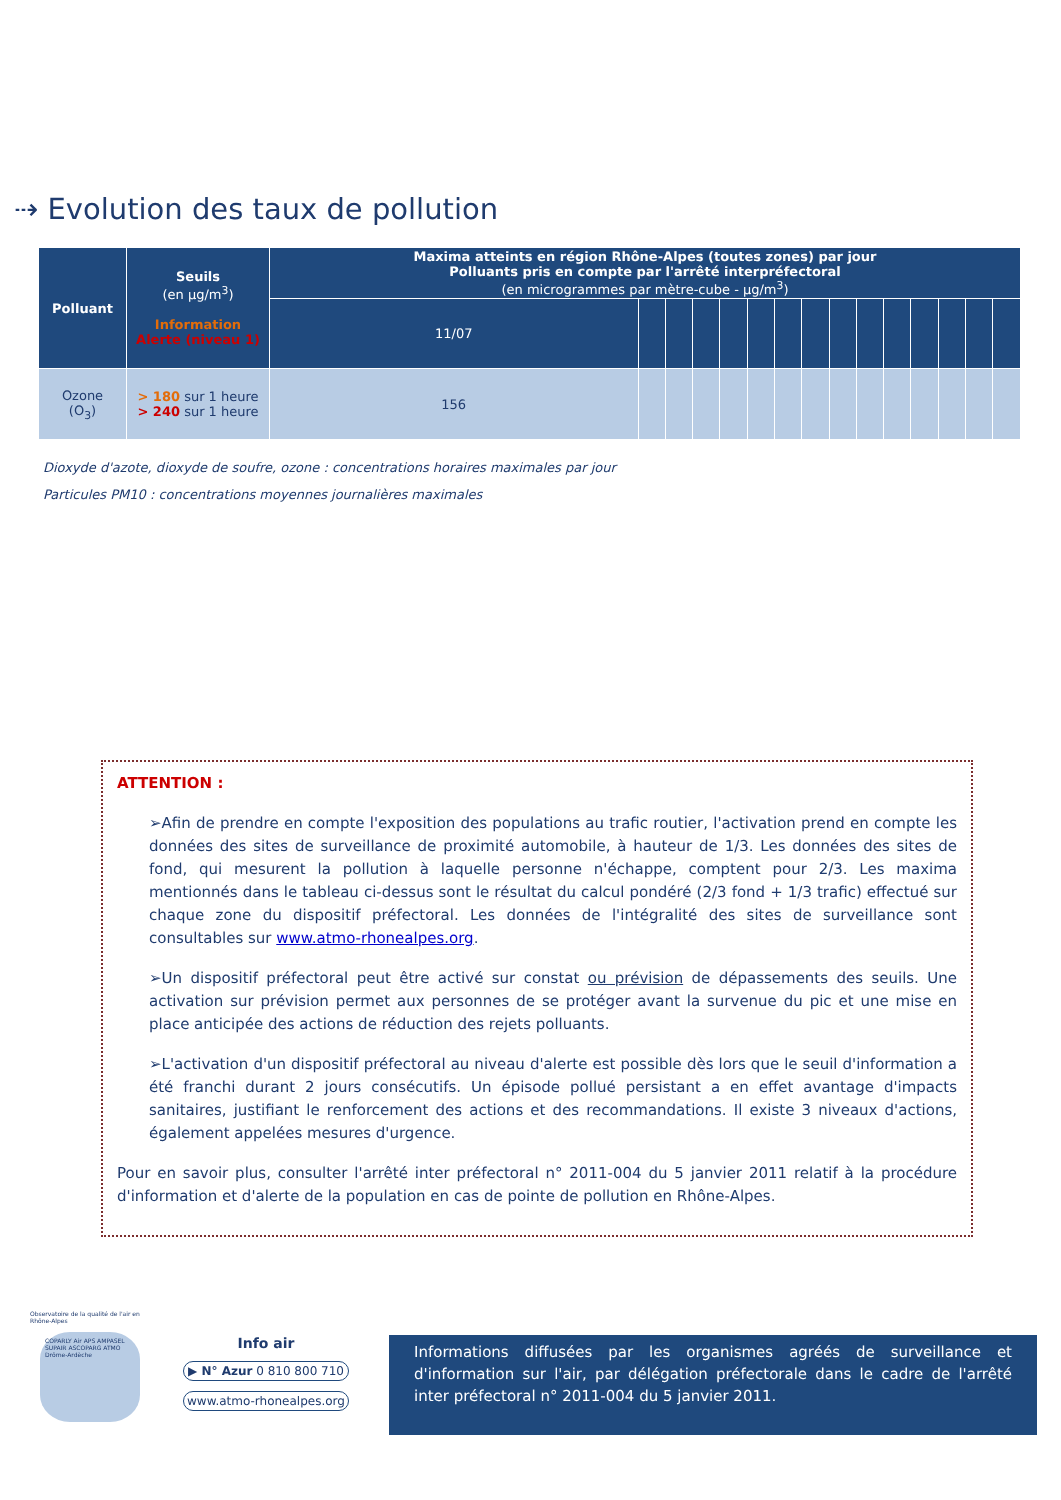⇢ Evolution des taux de pollution
| Polluant | Seuils (en µg/m<sup>3</sup>) Information Alerte (niveau 1) | Maxima atteints en région Rhône-Alpes (toutes zones) par jour Polluants pris en compte par l'arrêté interpréfectoral (en microgrammes par mètre-cube - µg/m<sup>3</sup>) | | | | | | | | | | | | | | |
| --- | --- | --- | --- | --- | --- | --- | --- | --- | --- | --- | --- | --- | --- | --- | --- | --- |
| | | 11/07 | | | | | | | | | | | | | | |
| Ozone (O<sub>3</sub>) | > 180 sur 1 heure > 240 sur 1 heure | 156 | | | | | | | | | | | | | | |
Dioxyde d'azote, dioxyde de soufre, ozone : concentrations horaires maximales par jour
Particules PM10 : concentrations moyennes journalières maximales
ATTENTION :
➢Afin de prendre en compte l'exposition des populations au trafic routier, l'activation prend en compte les données des sites de surveillance de proximité automobile, à hauteur de 1/3. Les données des sites de fond, qui mesurent la pollution à laquelle personne n'échappe, comptent pour 2/3. Les maxima mentionnés dans le tableau ci-dessus sont le résultat du calcul pondéré (2/3 fond + 1/3 trafic) effectué sur chaque zone du dispositif préfectoral. Les données de l'intégralité des sites de surveillance sont consultables sur www.atmo-rhonealpes.org.
➢Un dispositif préfectoral peut être activé sur constat ou prévision de dépassements des seuils. Une activation sur prévision permet aux personnes de se protéger avant la survenue du pic et une mise en place anticipée des actions de réduction des rejets polluants.
➢L'activation d'un dispositif préfectoral au niveau d'alerte est possible dès lors que le seuil d'information a été franchi durant 2 jours consécutifs. Un épisode pollué persistant a en effet avantage d'impacts sanitaires, justifiant le renforcement des actions et des recommandations. Il existe 3 niveaux d'actions, également appelées mesures d'urgence.
Pour en savoir plus, consulter l'arrêté inter préfectoral n° 2011-004 du 5 janvier 2011 relatif à la procédure d'information et d'alerte de la population en cas de pointe de pollution en Rhône-Alpes.
Observatoire de la qualité de l'air en Rhône-Alpes
COPARLY Air APS AMPASEL SUPAIR ASCOPARG ATMO Drôme-Ardèche
Info air
▶ N° Azur 0 810 800 710
www.atmo-rhonealpes.org
Informations diffusées par les organismes agréés de surveillance et d'information sur l'air, par délégation préfectorale dans le cadre de l'arrêté inter préfectoral n° 2011-004 du 5 janvier 2011.